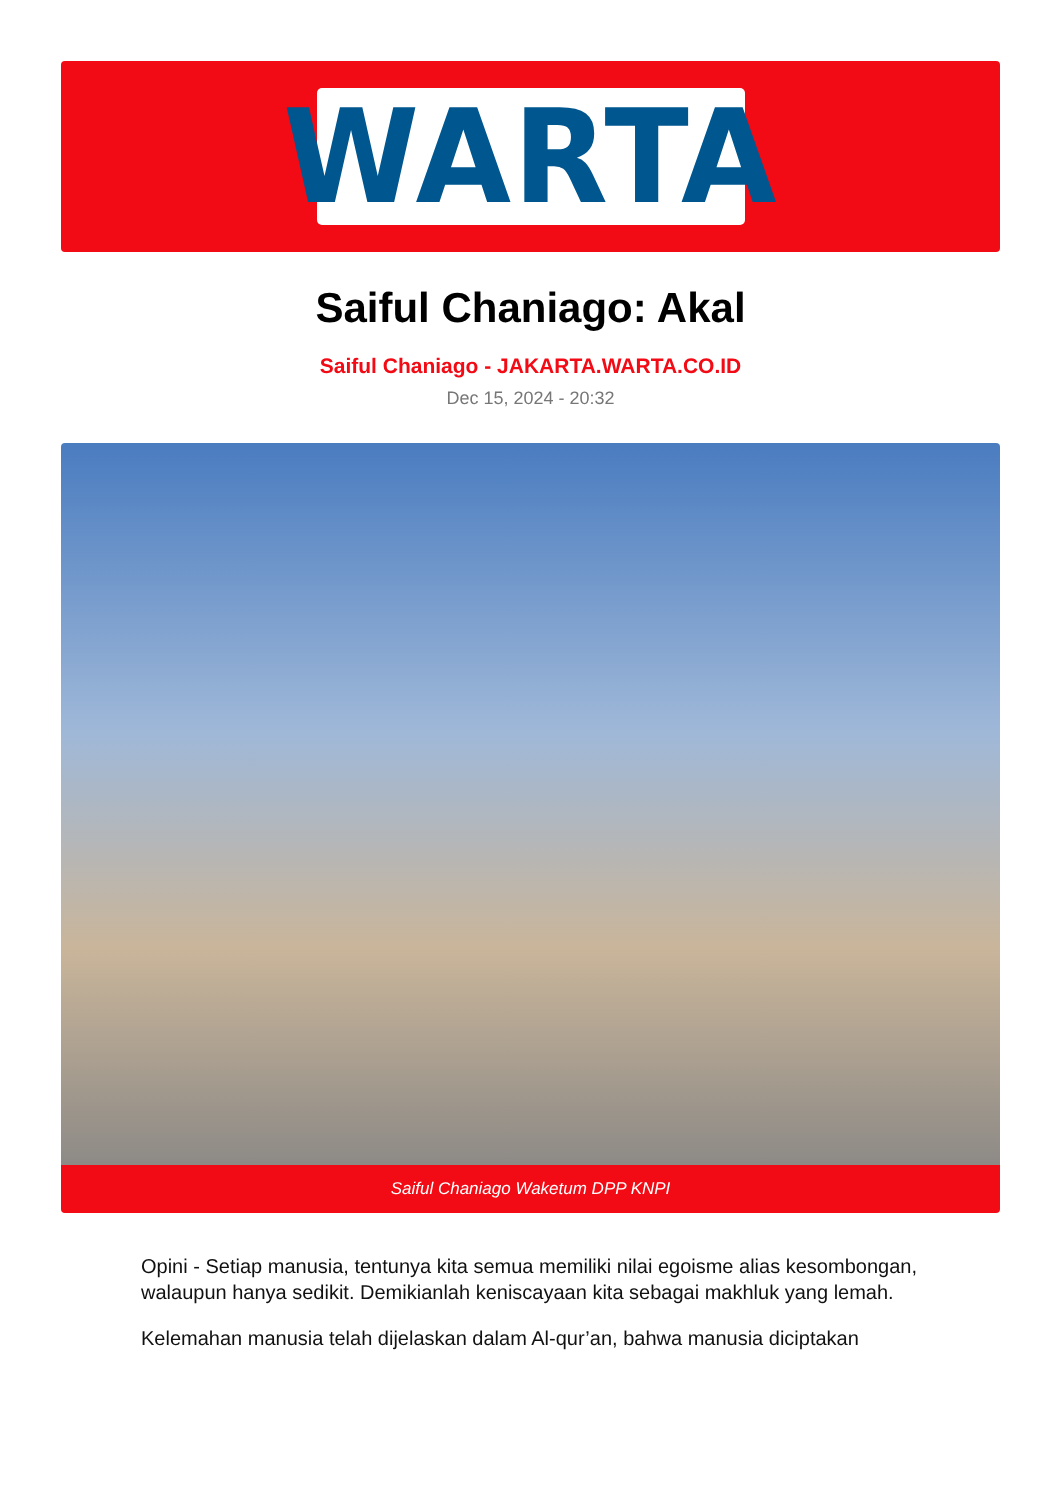WARTA
Saiful Chaniago: Akal
Saiful Chaniago - JAKARTA.WARTA.CO.ID
Dec 15, 2024 - 20:32
Saiful Chaniago Waketum DPP KNPI
Opini - Setiap manusia, tentunya kita semua memiliki nilai egoisme alias kesombongan, walaupun hanya sedikit. Demikianlah keniscayaan kita sebagai makhluk yang lemah.
Kelemahan manusia telah dijelaskan dalam Al-qur’an, bahwa manusia diciptakan